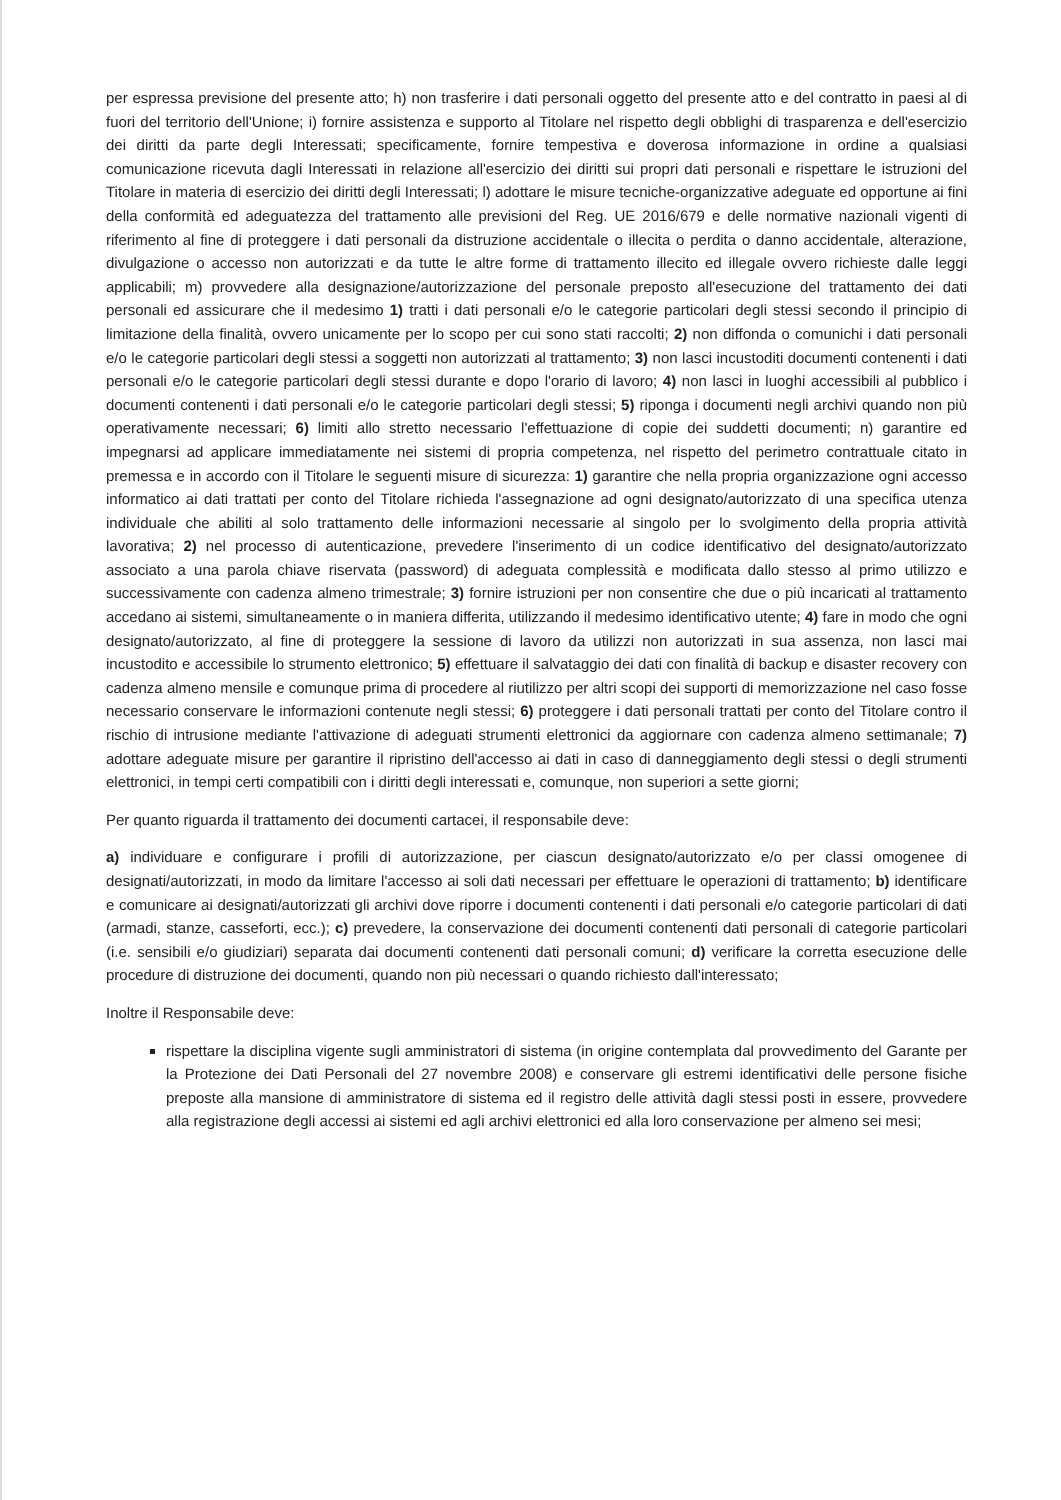per espressa previsione del presente atto; h) non trasferire i dati personali oggetto del presente atto e del contratto in paesi al di fuori del territorio dell'Unione; i) fornire assistenza e supporto al Titolare nel rispetto degli obblighi di trasparenza e dell'esercizio dei diritti da parte degli Interessati; specificamente, fornire tempestiva e doverosa informazione in ordine a qualsiasi comunicazione ricevuta dagli Interessati in relazione all'esercizio dei diritti sui propri dati personali e rispettare le istruzioni del Titolare in materia di esercizio dei diritti degli Interessati; l) adottare le misure tecniche-organizzative adeguate ed opportune ai fini della conformità ed adeguatezza del trattamento alle previsioni del Reg. UE 2016/679 e delle normative nazionali vigenti di riferimento al fine di proteggere i dati personali da distruzione accidentale o illecita o perdita o danno accidentale, alterazione, divulgazione o accesso non autorizzati e da tutte le altre forme di trattamento illecito ed illegale ovvero richieste dalle leggi applicabili; m) provvedere alla designazione/autorizzazione del personale preposto all'esecuzione del trattamento dei dati personali ed assicurare che il medesimo 1) tratti i dati personali e/o le categorie particolari degli stessi secondo il principio di limitazione della finalità, ovvero unicamente per lo scopo per cui sono stati raccolti; 2) non diffonda o comunichi i dati personali e/o le categorie particolari degli stessi a soggetti non autorizzati al trattamento; 3) non lasci incustoditi documenti contenenti i dati personali e/o le categorie particolari degli stessi durante e dopo l'orario di lavoro; 4) non lasci in luoghi accessibili al pubblico i documenti contenenti i dati personali e/o le categorie particolari degli stessi; 5) riponga i documenti negli archivi quando non più operativamente necessari; 6) limiti allo stretto necessario l'effettuazione di copie dei suddetti documenti; n) garantire ed impegnarsi ad applicare immediatamente nei sistemi di propria competenza, nel rispetto del perimetro contrattuale citato in premessa e in accordo con il Titolare le seguenti misure di sicurezza: 1) garantire che nella propria organizzazione ogni accesso informatico ai dati trattati per conto del Titolare richieda l'assegnazione ad ogni designato/autorizzato di una specifica utenza individuale che abiliti al solo trattamento delle informazioni necessarie al singolo per lo svolgimento della propria attività lavorativa; 2) nel processo di autenticazione, prevedere l'inserimento di un codice identificativo del designato/autorizzato associato a una parola chiave riservata (password) di adeguata complessità e modificata dallo stesso al primo utilizzo e successivamente con cadenza almeno trimestrale; 3) fornire istruzioni per non consentire che due o più incaricati al trattamento accedano ai sistemi, simultaneamente o in maniera differita, utilizzando il medesimo identificativo utente; 4) fare in modo che ogni designato/autorizzato, al fine di proteggere la sessione di lavoro da utilizzi non autorizzati in sua assenza, non lasci mai incustodito e accessibile lo strumento elettronico; 5) effettuare il salvataggio dei dati con finalità di backup e disaster recovery con cadenza almeno mensile e comunque prima di procedere al riutilizzo per altri scopi dei supporti di memorizzazione nel caso fosse necessario conservare le informazioni contenute negli stessi; 6) proteggere i dati personali trattati per conto del Titolare contro il rischio di intrusione mediante l'attivazione di adeguati strumenti elettronici da aggiornare con cadenza almeno settimanale; 7) adottare adeguate misure per garantire il ripristino dell'accesso ai dati in caso di danneggiamento degli stessi o degli strumenti elettronici, in tempi certi compatibili con i diritti degli interessati e, comunque, non superiori a sette giorni;
Per quanto riguarda il trattamento dei documenti cartacei, il responsabile deve:
a) individuare e configurare i profili di autorizzazione, per ciascun designato/autorizzato e/o per classi omogenee di designati/autorizzati, in modo da limitare l'accesso ai soli dati necessari per effettuare le operazioni di trattamento; b) identificare e comunicare ai designati/autorizzati gli archivi dove riporre i documenti contenenti i dati personali e/o categorie particolari di dati (armadi, stanze, casseforti, ecc.); c) prevedere, la conservazione dei documenti contenenti dati personali di categorie particolari (i.e. sensibili e/o giudiziari) separata dai documenti contenenti dati personali comuni; d) verificare la corretta esecuzione delle procedure di distruzione dei documenti, quando non più necessari o quando richiesto dall'interessato;
Inoltre il Responsabile deve:
rispettare la disciplina vigente sugli amministratori di sistema (in origine contemplata dal provvedimento del Garante per la Protezione dei Dati Personali del 27 novembre 2008) e conservare gli estremi identificativi delle persone fisiche preposte alla mansione di amministratore di sistema ed il registro delle attività dagli stessi posti in essere, provvedere alla registrazione degli accessi ai sistemi ed agli archivi elettronici ed alla loro conservazione per almeno sei mesi;